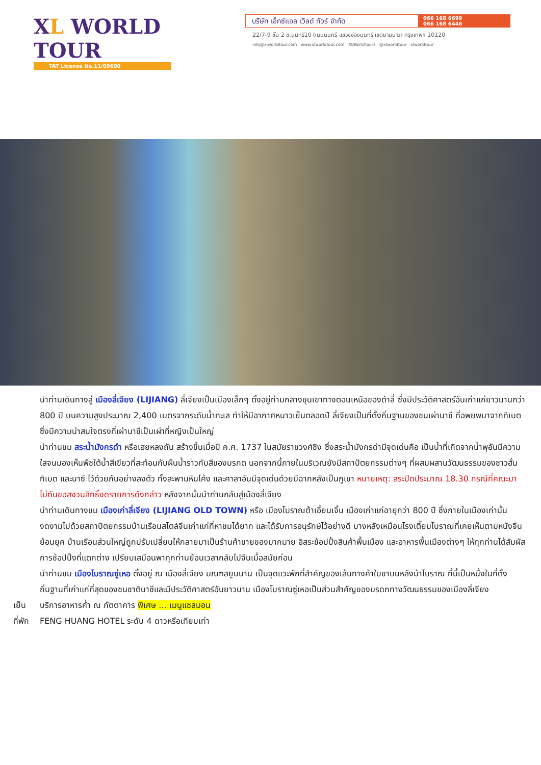XL WORLD TOUR
TAT License No.11/09600
บริษัท เอ็กซ์แอล เวิลด์ ทัวร์ จำกัด
066 168 6699
066 168 6446
22/7-9 ชั้น 2 ซ.นนทรี10 ถนนนนทรี แขวงช่องนนทรี เขตยานนาวา กรุงเทพฯ 10120
info@xlworldtour.com www.xlworldtour.com XLWorldTours @xlworldtour xlworldtour
นำท่านเดินทางสู่ เมืองลี่เจียง (LIJIANG) ลี่เจียงเป็นเมืองเล็กๆ ตั้งอยู่ท่ามกลางขุนเขาทางตอนเหนือของต้าลี่ ซึ่งมีประวัติศาสตร์อันเก่าแก่ยาวนานกว่า 800 ปี บนความสูงประมาณ 2,400 เมตรจากระดับน้ำทะเล ทำให้มีอากาศหนาวเย็นตลอดปี ลี่เจียงเป็นที่ตั้งถิ่นฐานของชนเผ่านาซี ที่อพยพมาจากทิเบต ซึ่งมีความน่าสนใจตรงที่เผ่านาซีเป็นเผ่าที่หญิงเป็นใหญ่
นำท่านชม สระน้ำมังกรดำ หรือเฮยหลงถัน สร้างขึ้นเมื่อปี ค.ศ. 1737 ในสมัยราชวงศ์ชิง ซึ่งสระน้ำมังกรดำมีจุดเด่นคือ เป็นน้ำที่เกิดจากน้ำพุอันมีความใสจนมองเห็นพืชใต้น้ำสีเขียวที่สะท้อนกับผืนน้ำราวกับสีของมรกต นอกจากนี้ภายในบริเวณยังมีสถาปัตยกรรมต่างๆ ที่ผสมผสานวัฒนธรรมของชาวฮั่น ทิเบต และนาซี ไว้ด้วยกันอย่างลงตัว ทั้งสะพานหินโค้ง และศาลาอันมีจุดเด่นด้วยมีฉากหลังเป็นภูเขา หมายเหตุ: สระปิดประมาณ 18.30 กรณีที่คณะมาไม่ทันขอสงวนสิทธิ์งดรายการดังกล่าว หลังจากนั้นนำท่านกลับสู่เมืองลี่เจียง
นำท่านเดินทางชม เมืองเก่าลี่เจียง (LIJIANG OLD TOWN) หรือ เมืองโบราณต้าเอี้ยนเจิ้น เมืองเก่าแก่อายุกว่า 800 ปี ซึ่งภายในเมืองเก่านั้นงดงามไปด้วยสถาปัตยกรรมบ้านเรือนสไตล์จีนเก่าแก่ที่หาชมได้ยาก และได้รับการอนุรักษ์ไว้อย่างดี บางหลังเหมือนโรงเตี๊ยมโบราณที่เคยเห็นตามหนังจีนย้อนยุค บ้านเรือนส่วนใหญ่ถูกปรับเปลี่ยนให้กลายมาเป็นร้านค้าขายของมากมาย อิสระช้อปปิ้งสินค้าพื้นเมือง และอาหารพื้นเมืองต่างๆ ให้ทุกท่านได้สัมผัสการช้อปปิ้งที่แตกต่าง เปรียบเสมือนพาทุกท่านย้อนเวลากลับไปจีนเมื่อสมัยก่อน
นำท่านชม เมืองโบราณซู่เหอ ตั้งอยู่ ณ เมืองลี่เจียง มณฑลยูนนาน เป็นจุดแวะพักที่สำคัญของเส้นทางค้าใบชาบนหลังม้าโบราณ ที่นี้เป็นหนึ่งในที่ตั้งถิ่นฐานที่เก่าแก่ที่สุดของชนชาตินาซีและมีประวัติศาสตร์อันยาวนาน เมืองโบราณซู่เหอเป็นส่วนสำคัญของมรดกทางวัฒนธรรมของเมืองลี่เจียง
เย็น บริการอาหารค่ำ ณ ภัตตาคาร พิเศษ ... เมนูแซลมอน
ที่พัก FENG HUANG HOTEL ระดับ 4 ดาวหรือเทียบเท่า